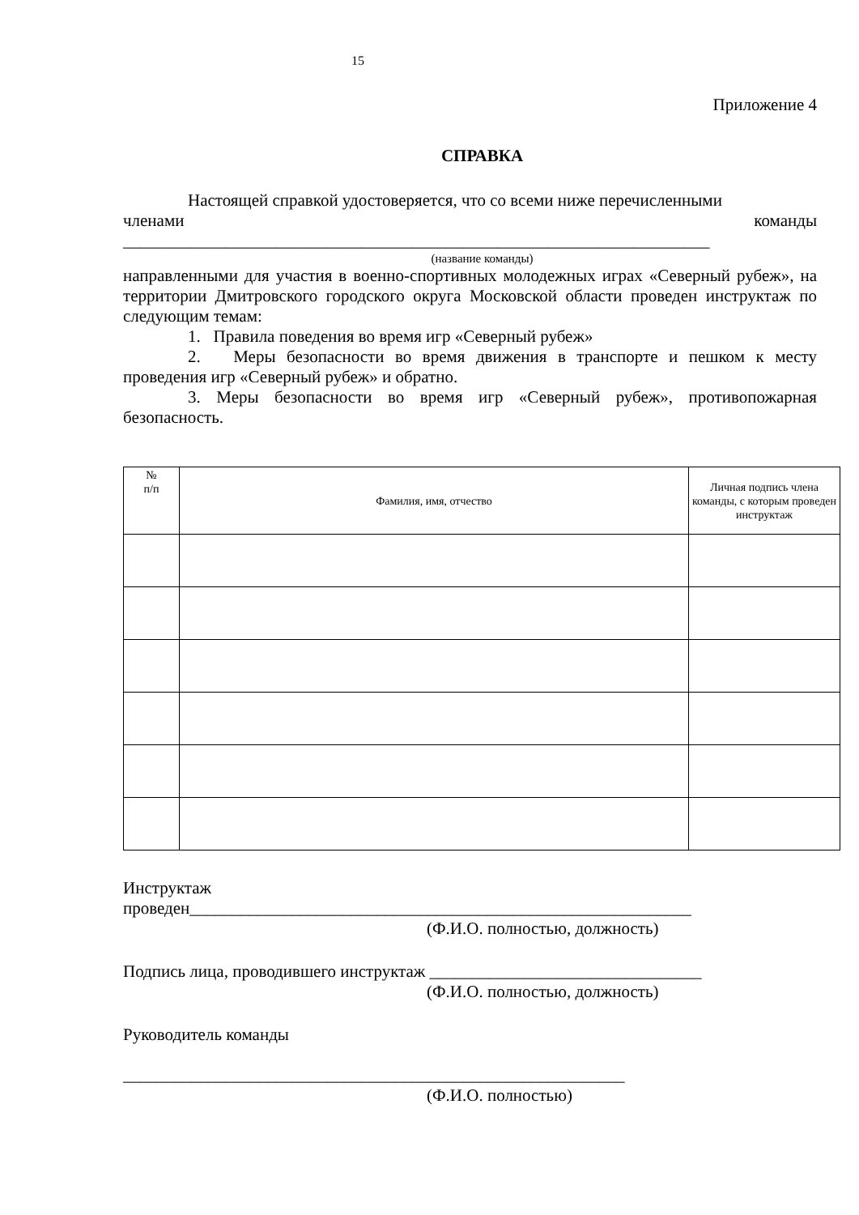15
Приложение 4
СПРАВКА
Настоящей справкой удостоверяется, что со всеми ниже перечисленными
членами команды
_____________________________________________________________________
(название команды)
направленными для участия в военно-спортивных молодежных играх «Северный рубеж», на территории Дмитровского городского округа Московской области проведен инструктаж по следующим темам:
1. Правила поведения во время игр «Северный рубеж»
2. Меры безопасности во время движения в транспорте и пешком к месту проведения игр «Северный рубеж» и обратно.
3. Меры безопасности во время игр «Северный рубеж», противопожарная безопасность.
| № п/п | Фамилия, имя, отчество | Личная подпись члена команды, с которым проведен инструктаж |
| --- | --- | --- |
Инструктаж
проведен___________________________________________________________
(Ф.И.О. полностью, должность)
Подпись лица, проводившего инструктаж ________________________________
(Ф.И.О. полностью, должность)
Руководитель команды
___________________________________________________________
(Ф.И.О. полностью)